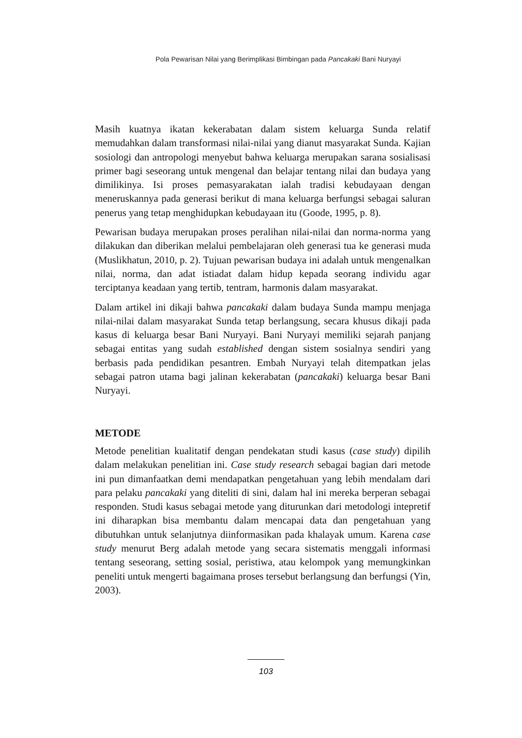Pola Pewarisan Nilai yang Berimplikasi Bimbingan pada Pancakaki Bani Nuryayi
Masih kuatnya ikatan kekerabatan dalam sistem keluarga Sunda relatif memudahkan dalam transformasi nilai-nilai yang dianut masyarakat Sunda. Kajian sosiologi dan antropologi menyebut bahwa keluarga merupakan sarana sosialisasi primer bagi seseorang untuk mengenal dan belajar tentang nilai dan budaya yang dimilikinya. Isi proses pemasyarakatan ialah tradisi kebudayaan dengan meneruskannya pada generasi berikut di mana keluarga berfungsi sebagai saluran penerus yang tetap menghidupkan kebudayaan itu (Goode, 1995, p. 8).
Pewarisan budaya merupakan proses peralihan nilai-nilai dan norma-norma yang dilakukan dan diberikan melalui pembelajaran oleh generasi tua ke generasi muda (Muslikhatun, 2010, p. 2). Tujuan pewarisan budaya ini adalah untuk mengenalkan nilai, norma, dan adat istiadat dalam hidup kepada seorang individu agar terciptanya keadaan yang tertib, tentram, harmonis dalam masyarakat.
Dalam artikel ini dikaji bahwa pancakaki dalam budaya Sunda mampu menjaga nilai-nilai dalam masyarakat Sunda tetap berlangsung, secara khusus dikaji pada kasus di keluarga besar Bani Nuryayi. Bani Nuryayi memiliki sejarah panjang sebagai entitas yang sudah established dengan sistem sosialnya sendiri yang berbasis pada pendidikan pesantren. Embah Nuryayi telah ditempatkan jelas sebagai patron utama bagi jalinan kekerabatan (pancakaki) keluarga besar Bani Nuryayi.
METODE
Metode penelitian kualitatif dengan pendekatan studi kasus (case study) dipilih dalam melakukan penelitian ini. Case study research sebagai bagian dari metode ini pun dimanfaatkan demi mendapatkan pengetahuan yang lebih mendalam dari para pelaku pancakaki yang diteliti di sini, dalam hal ini mereka berperan sebagai responden. Studi kasus sebagai metode yang diturunkan dari metodologi intepretif ini diharapkan bisa membantu dalam mencapai data dan pengetahuan yang dibutuhkan untuk selanjutnya diinformasikan pada khalayak umum. Karena case study menurut Berg adalah metode yang secara sistematis menggali informasi tentang seseorang, setting sosial, peristiwa, atau kelompok yang memungkinkan peneliti untuk mengerti bagaimana proses tersebut berlangsung dan berfungsi (Yin, 2003).
103